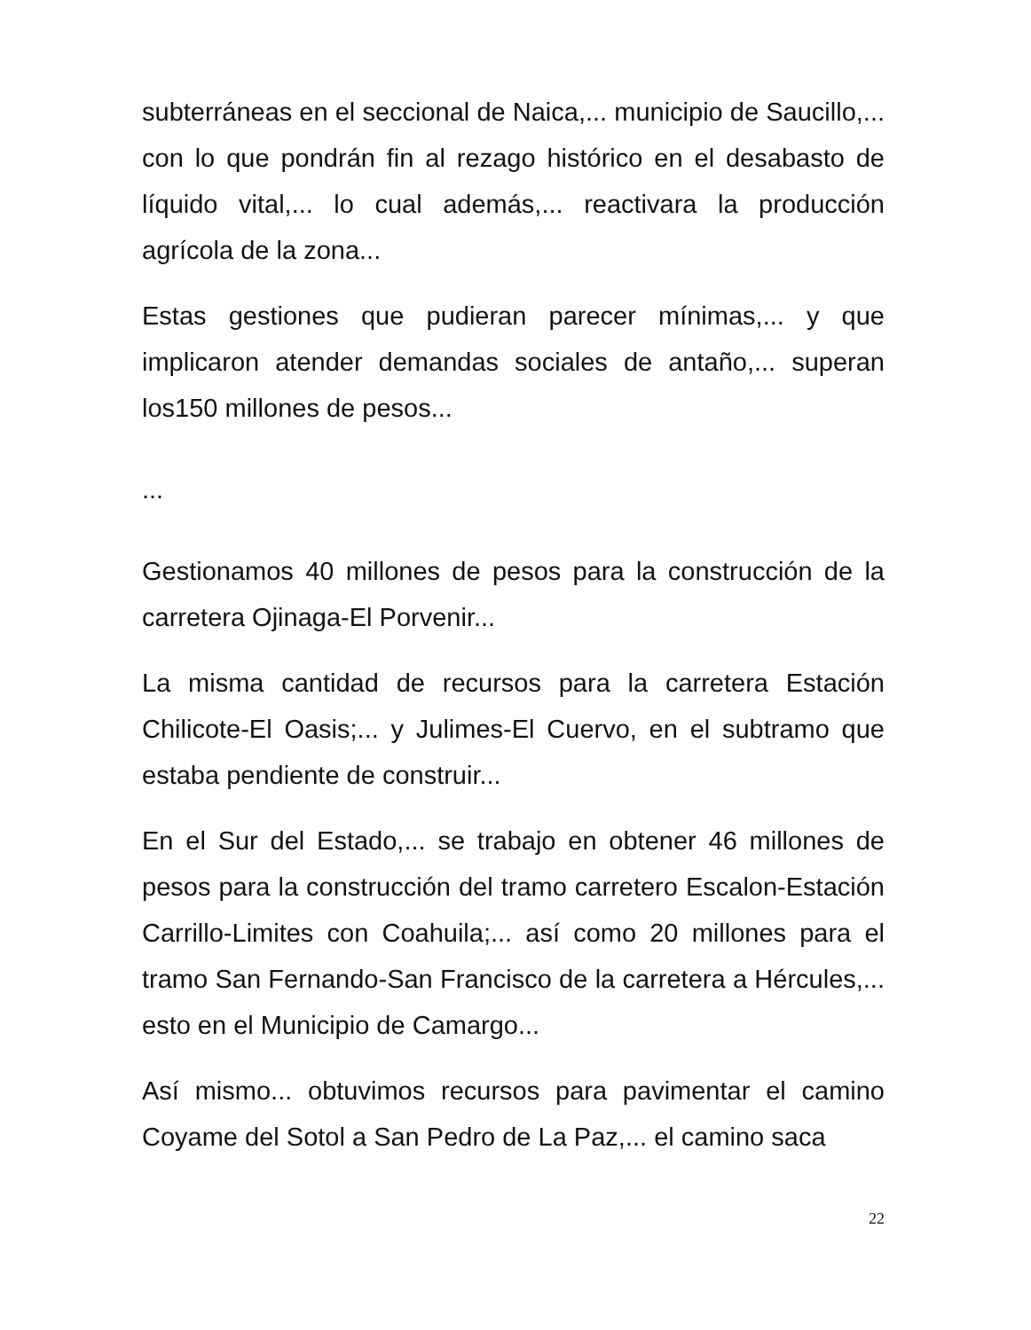subterráneas en el seccional de Naica,... municipio de Saucillo,... con lo que pondrán fin al rezago histórico en el desabasto de líquido vital,... lo cual además,... reactivara la producción agrícola de la zona...
Estas gestiones que pudieran parecer mínimas,... y que implicaron atender demandas sociales de antaño,... superan los150 millones de pesos...
...
Gestionamos 40 millones de pesos para la construcción de la carretera Ojinaga-El Porvenir...
La misma cantidad de recursos para la carretera Estación Chilicote-El Oasis;... y Julimes-El Cuervo, en el subtramo que estaba pendiente de construir...
En el Sur del Estado,... se trabajo en obtener 46 millones de pesos para la construcción del tramo carretero Escalon-Estación Carrillo-Limites con Coahuila;... así como 20 millones para el tramo San Fernando-San Francisco de la carretera a Hércules,... esto en el Municipio de Camargo...
Así mismo... obtuvimos recursos para pavimentar el camino Coyame del Sotol a San Pedro de La Paz,... el camino saca
22